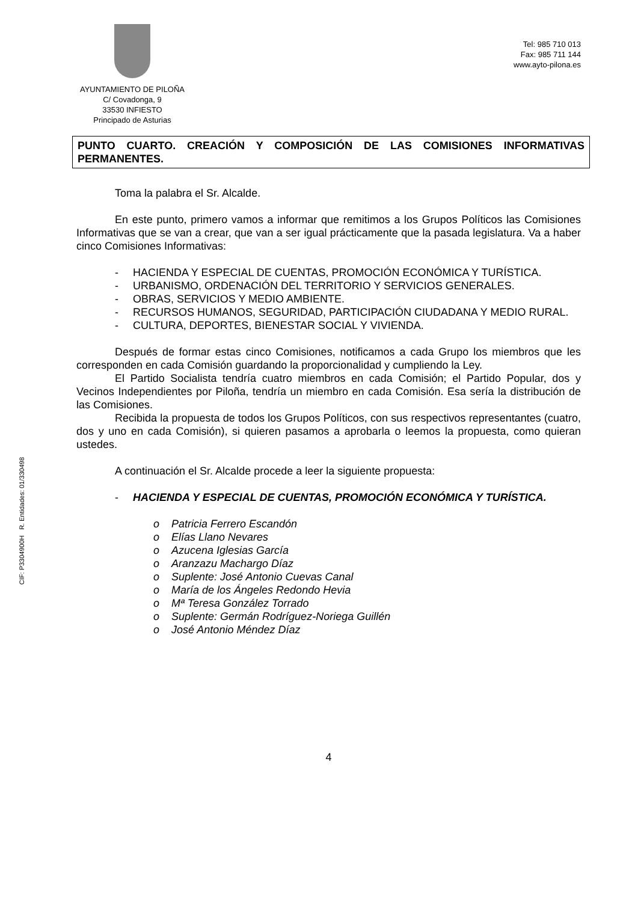CIF: P3304900H R. Entidades: 01/330498
AYUNTAMIENTO DE PILOÑA
C/ Covadonga, 9
33530 INFIESTO
Principado de Asturias
Tel: 985 710 013
Fax: 985 711 144
www.ayto-pilona.es
PUNTO CUARTO. CREACIÓN Y COMPOSICIÓN DE LAS COMISIONES INFORMATIVAS PERMANENTES.
Toma la palabra el Sr. Alcalde.
En este punto, primero vamos a informar que remitimos a los Grupos Políticos las Comisiones Informativas que se van a crear, que van a ser igual prácticamente que la pasada legislatura. Va a haber cinco Comisiones Informativas:
- HACIENDA Y ESPECIAL DE CUENTAS, PROMOCIÓN ECONÓMICA Y TURÍSTICA.
- URBANISMO, ORDENACIÓN DEL TERRITORIO Y SERVICIOS GENERALES.
- OBRAS, SERVICIOS Y MEDIO AMBIENTE.
- RECURSOS HUMANOS, SEGURIDAD, PARTICIPACIÓN CIUDADANA Y MEDIO RURAL.
- CULTURA, DEPORTES, BIENESTAR SOCIAL Y VIVIENDA.
Después de formar estas cinco Comisiones, notificamos a cada Grupo los miembros que les corresponden en cada Comisión guardando la proporcionalidad y cumpliendo la Ley.
El Partido Socialista tendría cuatro miembros en cada Comisión; el Partido Popular, dos y Vecinos Independientes por Piloña, tendría un miembro en cada Comisión. Esa sería la distribución de las Comisiones.
Recibida la propuesta de todos los Grupos Políticos, con sus respectivos representantes (cuatro, dos y uno en cada Comisión), si quieren pasamos a aprobarla o leemos la propuesta, como quieran ustedes.
A continuación el Sr. Alcalde procede a leer la siguiente propuesta:
- HACIENDA Y ESPECIAL DE CUENTAS, PROMOCIÓN ECONÓMICA Y TURÍSTICA.
o Patricia Ferrero Escandón
o Elías Llano Nevares
o Azucena Iglesias García
o Aranzazu Machargo Díaz
o Suplente: José Antonio Cuevas Canal
o María de los Ángeles Redondo Hevia
o Mª Teresa González Torrado
o Suplente: Germán Rodríguez-Noriega Guillén
o José Antonio Méndez Díaz
4